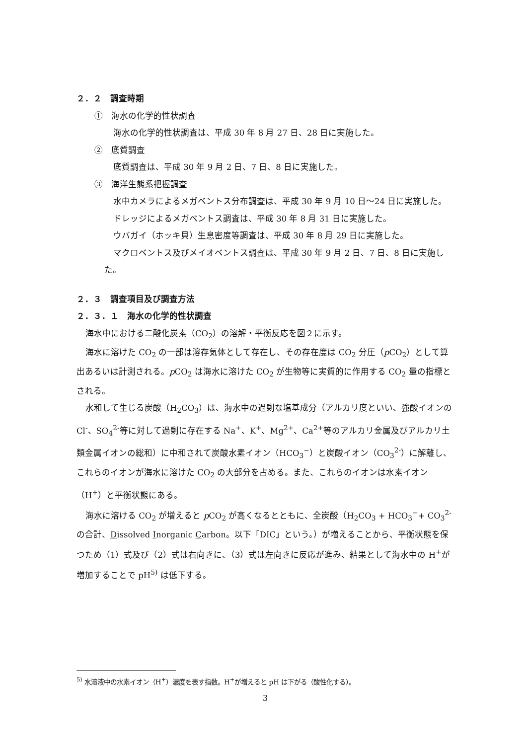２．２　調査時期
①　海水の化学的性状調査
海水の化学的性状調査は、平成 30 年 8 月 27 日、28 日に実施した。
②　底質調査
底質調査は、平成 30 年 9 月 2 日、7 日、8 日に実施した。
③　海洋生態系把握調査
水中カメラによるメガベントス分布調査は、平成 30 年 9 月 10 日～24 日に実施した。
ドレッジによるメガベントス調査は、平成 30 年 8 月 31 日に実施した。
ウバガイ（ホッキ貝）生息密度等調査は、平成 30 年 8 月 29 日に実施した。
マクロベントス及びメイオベントス調査は、平成 30 年 9 月 2 日、7 日、8 日に実施した。
２．３　調査項目及び調査方法
２．３．１　海水の化学的性状調査
海水中における二酸化炭素（CO<sub>2</sub>）の溶解・平衡反応を図２に示す。
海水に溶けた CO<sub>2</sub> の一部は溶存気体として存在し、その存在度は CO<sub>2</sub> 分圧（p CO<sub>2</sub>）として算出あるいは計測される。p CO<sub>2</sub> は海水に溶けた CO<sub>2</sub> が生物等に実質的に作用する CO<sub>2</sub> 量の指標とされる。
水和して生じる炭酸（H<sub>2</sub>CO<sub>3</sub>）は、海水中の過剰な塩基成分（アルカリ度といい、強酸イオンの Cl<sup>-</sup>、SO<sub>4</sub><sup>2-</sup>等に対して過剰に存在する Na<sup>+</sup>、K<sup>+</sup>、Mg<sup>2+</sup>、Ca<sup>2+</sup>等のアルカリ金属及びアルカリ土類金属イオンの総和）に中和されて炭酸水素イオン（HCO<sub>3</sub><sup>−</sup>）と炭酸イオン（CO<sub>3</sub><sup>2-</sup>）に解離し、これらのイオンが海水に溶けた CO<sub>2</sub> の大部分を占める。また、これらのイオンは水素イオン（H<sup>+</sup>）と平衡状態にある。
海水に溶ける CO<sub>2</sub> が増えると p CO<sub>2</sub> が高くなるとともに、全炭酸（H<sub>2</sub>CO<sub>3</sub> + HCO<sub>3</sub><sup>−</sup>+ CO<sub>3</sub><sup>2-</sup>の合計、Dissolved Inorganic Carbon。以下「DIC」という。）が増えることから、平衡状態を保つため（1）式及び（2）式は右向きに、（3）式は左向きに反応が進み、結果として海水中の H<sup>+</sup>が増加することで pH<sup>5)</sup> は低下する。
<sup>5)</sup> 水溶液中の水素イオン（H<sup>+</sup>）濃度を表す指数。H<sup>+</sup>が増えると pH は下がる（酸性化する）。
3